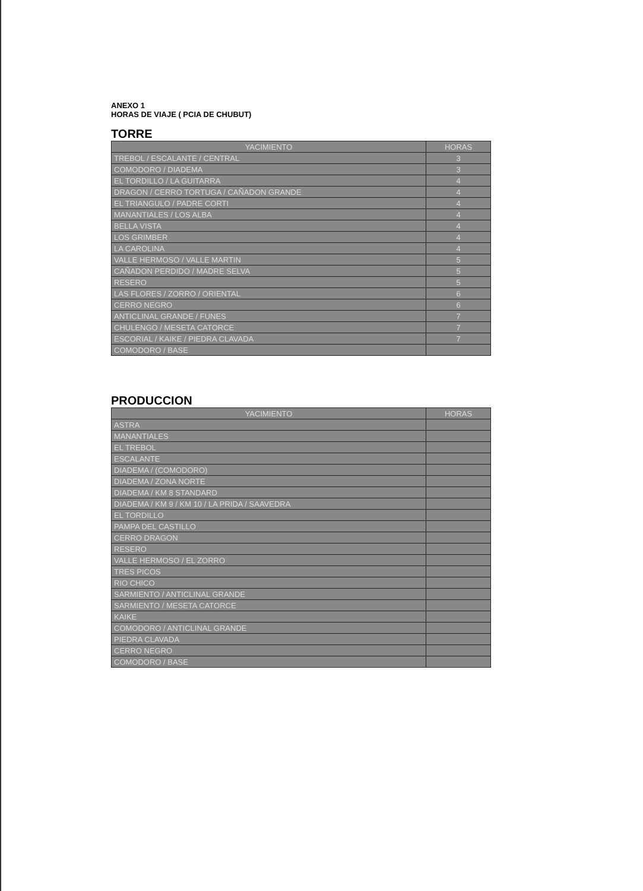ANEXO 1
HORAS DE VIAJE ( PCIA DE CHUBUT)
TORRE
| YACIMIENTO | HORAS |
| --- | --- |
| TREBOL / ESCALANTE / CENTRAL | 3 |
| COMODORO / DIADEMA | 3 |
| EL TORDILLO / LA GUITARRA | 4 |
| DRAGON / CERRO TORTUGA / CAÑADON GRANDE | 4 |
| EL TRIANGULO / PADRE CORTI | 4 |
| MANANTIALES / LOS ALBA | 4 |
| BELLA VISTA | 4 |
| LOS GRIMBER | 4 |
| LA CAROLINA | 4 |
| VALLE HERMOSO / VALLE MARTIN | 5 |
| CAÑADON PERDIDO / MADRE SELVA | 5 |
| RESERO | 5 |
| LAS FLORES / ZORRO / ORIENTAL | 6 |
| CERRO NEGRO | 6 |
| ANTICLINAL GRANDE / FUNES | 7 |
| CHULENGO / MESETA CATORCE | 7 |
| ESCORIAL / KAIKE / PIEDRA CLAVADA | 7 |
| COMODORO / BASE | |
PRODUCCION
| YACIMIENTO | HORAS |
| --- | --- |
| ASTRA | |
| MANANTIALES | |
| EL TREBOL | |
| ESCALANTE | |
| DIADEMA / (COMODORO) | |
| DIADEMA / ZONA NORTE | |
| DIADEMA / KM 8 STANDARD | |
| DIADEMA / KM 9 / KM 10 / LA PRIDA / SAAVEDRA | |
| EL TORDILLO | |
| PAMPA DEL CASTILLO | |
| CERRO DRAGON | |
| RESERO | |
| VALLE HERMOSO / EL ZORRO | |
| TRES PICOS | |
| RIO CHICO | |
| SARMIENTO / ANTICLINAL GRANDE | |
| SARMIENTO / MESETA CATORCE | |
| KAIKE | |
| COMODORO / ANTICLINAL GRANDE | |
| PIEDRA CLAVADA | |
| CERRO NEGRO | |
| COMODORO / BASE | |